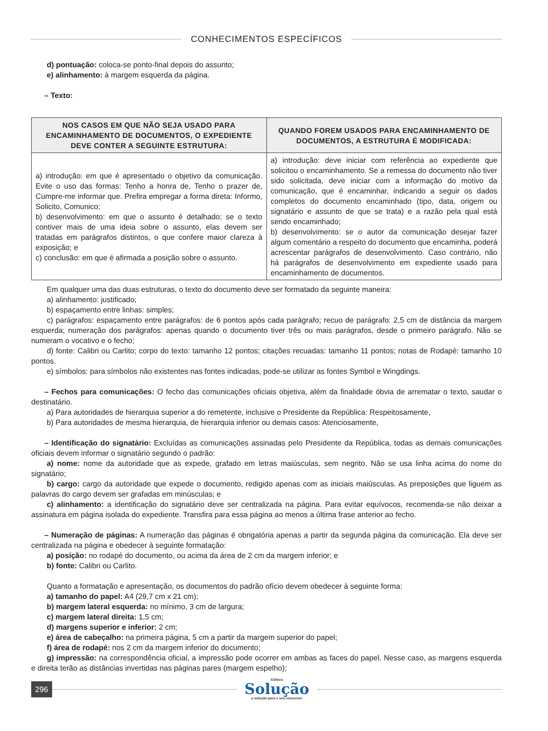CONHECIMENTOS ESPECÍFICOS
d) pontuação: coloca-se ponto-final depois do assunto;
e) alinhamento: à margem esquerda da página.
– Texto:
| NOS CASOS EM QUE NÃO SEJA USADO PARA ENCAMINHAMENTO DE DOCUMENTOS, O EXPEDIENTE DEVE CONTER A SEGUINTE ESTRUTURA: | QUANDO FOREM USADOS PARA ENCAMINHAMENTO DE DOCUMENTOS, A ESTRUTURA É MODIFICADA: |
| --- | --- |
| a) introdução: em que é apresentado o objetivo da comunicação. Evite o uso das formas: Tenho a honra de, Tenho o prazer de, Cumpre-me informar que. Prefira empregar a forma direta: Informo, Solicito, Comunico; b) desenvolvimento: em que o assunto é detalhado; se o texto contiver mais de uma ideia sobre o assunto, elas devem ser tratadas em parágrafos distintos, o que confere maior clareza à exposição; e c) conclusão: em que é afirmada a posição sobre o assunto. | a) introdução: deve iniciar com referência ao expediente que solicitou o encaminhamento. Se a remessa do documento não tiver sido solicitada, deve iniciar com a informação do motivo da comunicação, que é encaminhar, indicando a seguir os dados completos do documento encaminhado (tipo, data, origem ou signatário e assunto de que se trata) e a razão pela qual está sendo encaminhado; b) desenvolvimento: se o autor da comunicação desejar fazer algum comentário a respeito do documento que encaminha, poderá acrescentar parágrafos de desenvolvimento. Caso contrário, não há parágrafos de desenvolvimento em expediente usado para encaminhamento de documentos. |
Em qualquer uma das duas estruturas, o texto do documento deve ser formatado da seguinte maneira:
a) alinhamento: justificado;
b) espaçamento entre linhas: simples;
c) parágrafos: espaçamento entre parágrafos: de 6 pontos após cada parágrafo; recuo de parágrafo: 2,5 cm de distância da margem esquerda; numeração dos parágrafos: apenas quando o documento tiver três ou mais parágrafos, desde o primeiro parágrafo. Não se numeram o vocativo e o fecho;
d) fonte: Calibri ou Carlito; corpo do texto: tamanho 12 pontos; citações recuadas: tamanho 11 pontos; notas de Rodapé: tamanho 10 pontos.
e) símbolos: para símbolos não existentes nas fontes indicadas, pode-se utilizar as fontes Symbol e Wingdings.
– Fechos para comunicações: O fecho das comunicações oficiais objetiva, além da finalidade óbvia de arrematar o texto, saudar o destinatário.
a) Para autoridades de hierarquia superior a do remetente, inclusive o Presidente da República: Respeitosamente,
b) Para autoridades de mesma hierarquia, de hierarquia inferior ou demais casos: Atenciosamente,
– Identificação do signatário: Excluídas as comunicações assinadas pelo Presidente da República, todas as demais comunicações oficiais devem informar o signatário segundo o padrão:
a) nome: nome da autoridade que as expede, grafado em letras maiúsculas, sem negrito. Não se usa linha acima do nome do signatário;
b) cargo: cargo da autoridade que expede o documento, redigido apenas com as iniciais maiúsculas. As preposições que liguem as palavras do cargo devem ser grafadas em minúsculas; e
c) alinhamento: a identificação do signatário deve ser centralizada na página. Para evitar equívocos, recomenda-se não deixar a assinatura em página isolada do expediente. Transfira para essa página ao menos a última frase anterior ao fecho.
– Numeração de páginas: A numeração das páginas é obrigatória apenas a partir da segunda página da comunicação. Ela deve ser centralizada na página e obedecer à seguinte formatação:
a) posição: no rodapé do documento, ou acima da área de 2 cm da margem inferior; e
b) fonte: Calibri ou Carlito.
Quanto a formatação e apresentação, os documentos do padrão ofício devem obedecer à seguinte forma:
a) tamanho do papel: A4 (29,7 cm x 21 cm);
b) margem lateral esquerda: no mínimo, 3 cm de largura;
c) margem lateral direita: 1,5 cm;
d) margens superior e inferior: 2 cm;
e) área de cabeçalho: na primeira página, 5 cm a partir da margem superior do papel;
f) área de rodapé: nos 2 cm da margem inferior do documento;
g) impressão: na correspondência oficial, a impressão pode ocorrer em ambas as faces do papel. Nesse caso, as margens esquerda e direita terão as distâncias invertidas nas páginas pares (margem espelho);
296
Editora
Solução
a solução para o seu concurso!